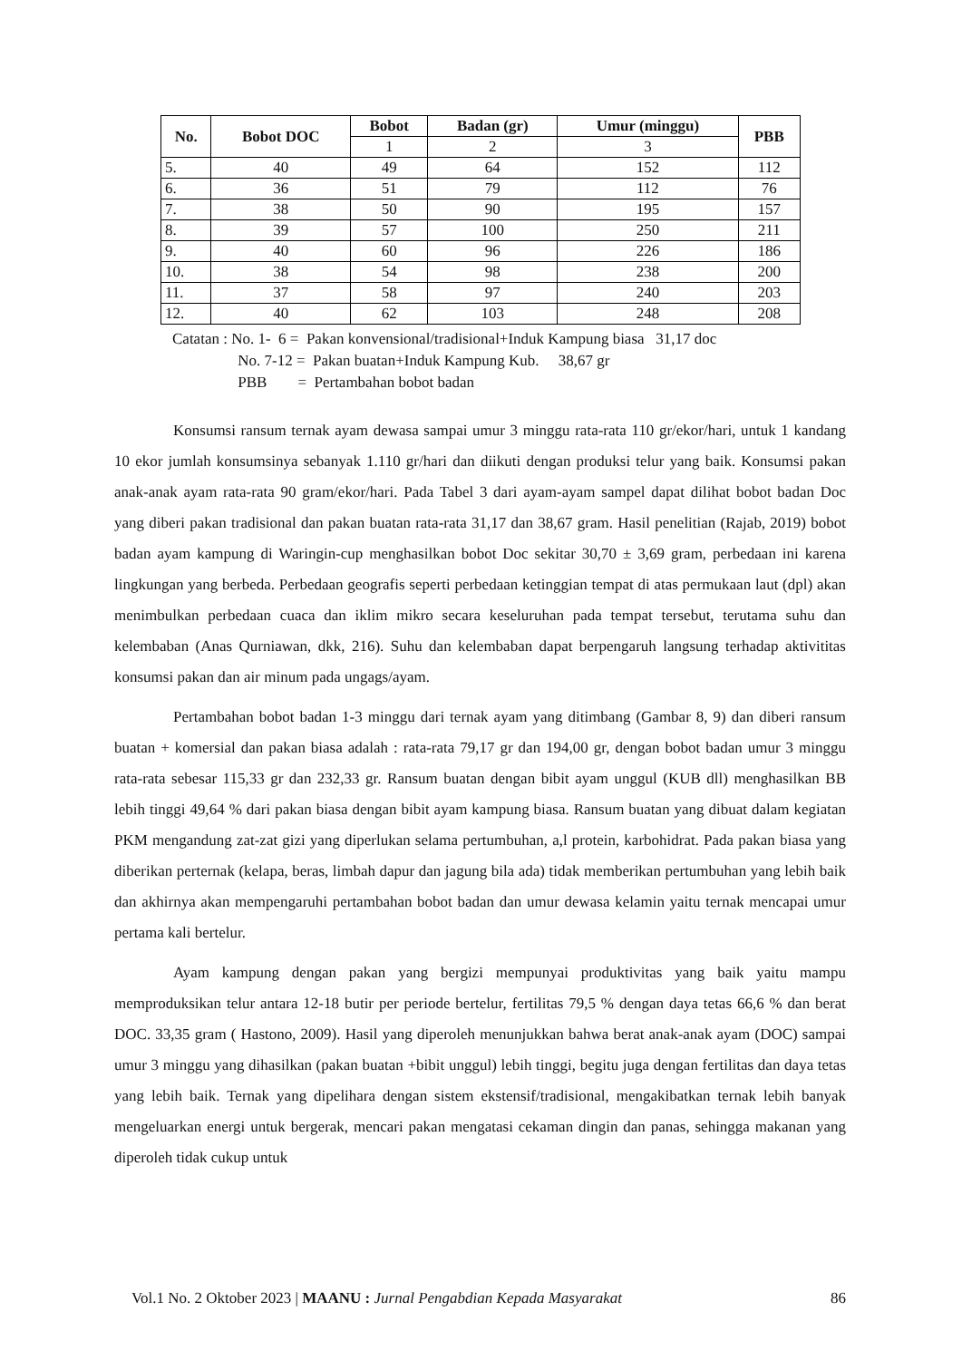| No. | Bobot DOC | Bobot | Badan (gr) | Umur (minggu) | PBB |
| --- | --- | --- | --- | --- | --- |
| | | 1 | 2 | 3 | |
| 5. | 40 | 49 | 64 | 152 | 112 |
| 6. | 36 | 51 | 79 | 112 | 76 |
| 7. | 38 | 50 | 90 | 195 | 157 |
| 8. | 39 | 57 | 100 | 250 | 211 |
| 9. | 40 | 60 | 96 | 226 | 186 |
| 10. | 38 | 54 | 98 | 238 | 200 |
| 11. | 37 | 58 | 97 | 240 | 203 |
| 12. | 40 | 62 | 103 | 248 | 208 |
Catatan : No. 1- 6 = Pakan konvensional/tradisional+Induk Kampung biasa 31,17 doc
No. 7-12 = Pakan buatan+Induk Kampung Kub. 38,67 gr
PBB = Pertambahan bobot badan
Konsumsi ransum ternak ayam dewasa sampai umur 3 minggu rata-rata 110 gr/ekor/hari, untuk 1 kandang 10 ekor jumlah konsumsinya sebanyak 1.110 gr/hari dan diikuti dengan produksi telur yang baik. Konsumsi pakan anak-anak ayam rata-rata 90 gram/ekor/hari. Pada Tabel 3 dari ayam-ayam sampel dapat dilihat bobot badan Doc yang diberi pakan tradisional dan pakan buatan rata-rata 31,17 dan 38,67 gram. Hasil penelitian (Rajab, 2019) bobot badan ayam kampung di Waringin-cup menghasilkan bobot Doc sekitar 30,70 ± 3,69 gram, perbedaan ini karena lingkungan yang berbeda. Perbedaan geografis seperti perbedaan ketinggian tempat di atas permukaan laut (dpl) akan menimbulkan perbedaan cuaca dan iklim mikro secara keseluruhan pada tempat tersebut, terutama suhu dan kelembaban (Anas Qurniawan, dkk, 216). Suhu dan kelembaban dapat berpengaruh langsung terhadap aktivititas konsumsi pakan dan air minum pada ungags/ayam.
Pertambahan bobot badan 1-3 minggu dari ternak ayam yang ditimbang (Gambar 8, 9) dan diberi ransum buatan + komersial dan pakan biasa adalah : rata-rata 79,17 gr dan 194,00 gr, dengan bobot badan umur 3 minggu rata-rata sebesar 115,33 gr dan 232,33 gr. Ransum buatan dengan bibit ayam unggul (KUB dll) menghasilkan BB lebih tinggi 49,64 % dari pakan biasa dengan bibit ayam kampung biasa. Ransum buatan yang dibuat dalam kegiatan PKM mengandung zat-zat gizi yang diperlukan selama pertumbuhan, a,l protein, karbohidrat. Pada pakan biasa yang diberikan perternak (kelapa, beras, limbah dapur dan jagung bila ada) tidak memberikan pertumbuhan yang lebih baik dan akhirnya akan mempengaruhi pertambahan bobot badan dan umur dewasa kelamin yaitu ternak mencapai umur pertama kali bertelur.
Ayam kampung dengan pakan yang bergizi mempunyai produktivitas yang baik yaitu mampu memproduksikan telur antara 12-18 butir per periode bertelur, fertilitas 79,5 % dengan daya tetas 66,6 % dan berat DOC. 33,35 gram ( Hastono, 2009). Hasil yang diperoleh menunjukkan bahwa berat anak-anak ayam (DOC) sampai umur 3 minggu yang dihasilkan (pakan buatan +bibit unggul) lebih tinggi, begitu juga dengan fertilitas dan daya tetas yang lebih baik. Ternak yang dipelihara dengan sistem ekstensif/tradisional, mengakibatkan ternak lebih banyak mengeluarkan energi untuk bergerak, mencari pakan mengatasi cekaman dingin dan panas, sehingga makanan yang diperoleh tidak cukup untuk
Vol.1 No. 2 Oktober 2023 | MAANU : Jurnal Pengabdian Kepada Masyarakat 86